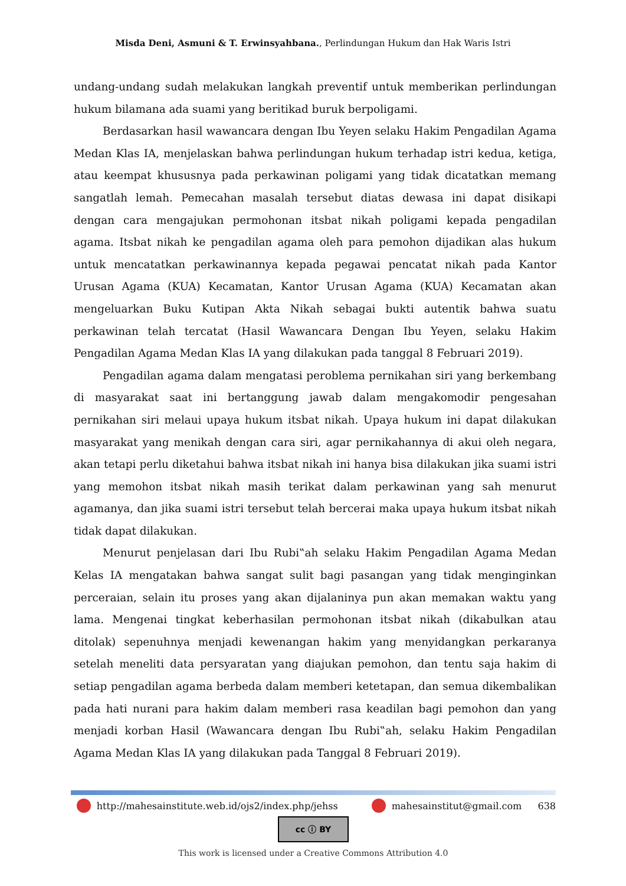Misda Deni, Asmuni & T. Erwinsyahbana., Perlindungan Hukum dan Hak Waris Istri
undang-undang sudah melakukan langkah preventif untuk memberikan perlindungan hukum bilamana ada suami yang beritikad buruk berpoligami.
Berdasarkan hasil wawancara dengan Ibu Yeyen selaku Hakim Pengadilan Agama Medan Klas IA, menjelaskan bahwa perlindungan hukum terhadap istri kedua, ketiga, atau keempat khususnya pada perkawinan poligami yang tidak dicatatkan memang sangatlah lemah. Pemecahan masalah tersebut diatas dewasa ini dapat disikapi dengan cara mengajukan permohonan itsbat nikah poligami kepada pengadilan agama. Itsbat nikah ke pengadilan agama oleh para pemohon dijadikan alas hukum untuk mencatatkan perkawinannya kepada pegawai pencatat nikah pada Kantor Urusan Agama (KUA) Kecamatan, Kantor Urusan Agama (KUA) Kecamatan akan mengeluarkan Buku Kutipan Akta Nikah sebagai bukti autentik bahwa suatu perkawinan telah tercatat (Hasil Wawancara Dengan Ibu Yeyen, selaku Hakim Pengadilan Agama Medan Klas IA yang dilakukan pada tanggal 8 Februari 2019).
Pengadilan agama dalam mengatasi peroblema pernikahan siri yang berkembang di masyarakat saat ini bertanggung jawab dalam mengakomodir pengesahan pernikahan siri melaui upaya hukum itsbat nikah. Upaya hukum ini dapat dilakukan masyarakat yang menikah dengan cara siri, agar pernikahannya di akui oleh negara, akan tetapi perlu diketahui bahwa itsbat nikah ini hanya bisa dilakukan jika suami istri yang memohon itsbat nikah masih terikat dalam perkawinan yang sah menurut agamanya, dan jika suami istri tersebut telah bercerai maka upaya hukum itsbat nikah tidak dapat dilakukan.
Menurut penjelasan dari Ibu Rubi‟ah selaku Hakim Pengadilan Agama Medan Kelas IA mengatakan bahwa sangat sulit bagi pasangan yang tidak menginginkan perceraian, selain itu proses yang akan dijalaninya pun akan memakan waktu yang lama. Mengenai tingkat keberhasilan permohonan itsbat nikah (dikabulkan atau ditolak) sepenuhnya menjadi kewenangan hakim yang menyidangkan perkaranya setelah meneliti data persyaratan yang diajukan pemohon, dan tentu saja hakim di setiap pengadilan agama berbeda dalam memberi ketetapan, dan semua dikembalikan pada hati nurani para hakim dalam memberi rasa keadilan bagi pemohon dan yang menjadi korban Hasil (Wawancara dengan Ibu Rubi‟ah, selaku Hakim Pengadilan Agama Medan Klas IA yang dilakukan pada Tanggal 8 Februari 2019).
http://mahesainstitute.web.id/ojs2/index.php/jehss mahesainstitut@gmail.com 638
cc ⓘ BY
This work is licensed under a Creative Commons Attribution 4.0